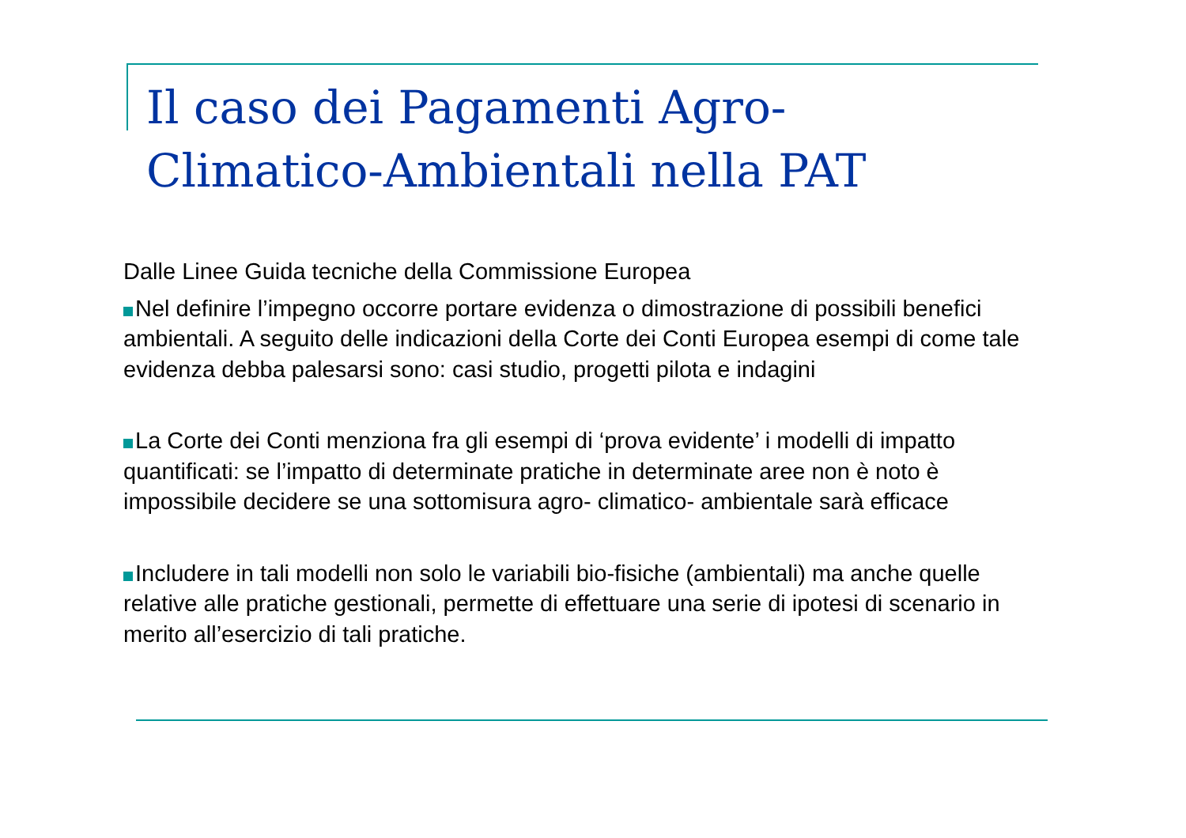Il caso dei Pagamenti Agro-Climatico-Ambientali nella PAT
Dalle Linee Guida tecniche della Commissione Europea
Nel definire l’impegno occorre portare evidenza o dimostrazione di possibili benefici ambientali. A seguito delle indicazioni della Corte dei Conti Europea esempi di come tale evidenza debba palesarsi sono: casi studio, progetti pilota e indagini
La Corte dei Conti menziona fra gli esempi di ‘prova evidente’ i modelli di impatto quantificati: se l’impatto di determinate pratiche in determinate aree non è noto è impossibile decidere se una sottomisura agro- climatico- ambientale sarà efficace
Includere in tali modelli non solo le variabili bio-fisiche (ambientali) ma anche quelle relative alle pratiche gestionali, permette di effettuare una serie di ipotesi di scenario in merito all’esercizio di tali pratiche.